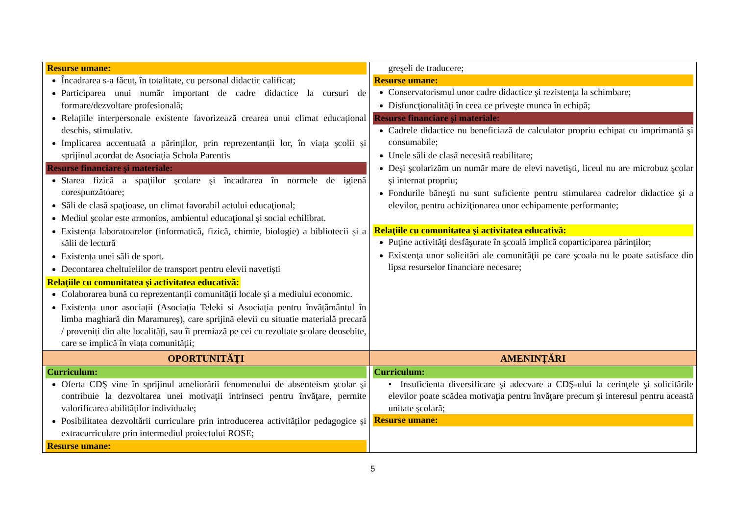| Resurse umane: Încadrarea s-a făcut, în totalitate, cu personal didactic calificat; Participarea unui număr important de cadre didactice la cursuri de formare/dezvoltare profesională; Relațiile interpersonale existente favorizează crearea unui climat educațional deschis, stimulativ. Implicarea accentuată a părinților, prin reprezentanții lor, în viața școlii și sprijinul acordat de Asociația Schola Parentis Resurse financiare şi materiale: Starea fizică a spaţiilor şcolare şi încadrarea în normele de igienă corespunzătoare; Săli de clasă spaţioase, un climat favorabil actului educaţional; Mediul şcolar este armonios, ambientul educaţional şi social echilibrat. Existența laboratoarelor (informatică, fizică, chimie, biologie) a bibliotecii și a sălii de lectură Existența unei săli de sport. Decontarea cheltuielilor de transport pentru elevii navetiști Relaţiile cu comunitatea şi activitatea educativă: Colaborarea bună cu reprezentanții comunității locale și a mediului economic. Existența unor asociații (Asociația Teleki si Asociația pentru învățământul în limba maghiară din Maramureș), care sprijină elevii cu situatie materială precară / proveniți din alte localități, sau îi premiază pe cei cu rezultate școlare deosebite, care se implică în viața comunității; | greşeli de traducere; Resurse umane: Conservatorismul unor cadre didactice şi rezistenţa la schimbare; Disfuncţionalităţi în ceea ce priveşte munca în echipă; Resurse financiare şi materiale: Cadrele didactice nu beneficiază de calculator propriu echipat cu imprimantă şi consumabile; Unele săli de clasă necesită reabilitare; Deşi şcolarizăm un număr mare de elevi navetişti, liceul nu are microbuz şcolar şi internat propriu; Fondurile băneşti nu sunt suficiente pentru stimularea cadrelor didactice şi a elevilor, pentru achiziţionarea unor echipamente performante; Relaţiile cu comunitatea şi activitatea educativă: Puţine activităţi desfăşurate în şcoală implică coparticiparea părinţilor; Existenţa unor solicitări ale comunităţii pe care şcoala nu le poate satisface din lipsa resurselor financiare necesare; |
| OPORTUNITĂȚI | AMENINȚĂRI |
| Curriculum: Oferta CDŞ vine în sprijinul ameliorării fenomenului de absenteism şcolar şi contribuie la dezvoltarea unei motivaţii intrinseci pentru învăţare, permite valorificarea abilităţilor individuale; Posibilitatea dezvoltării curriculare prin introducerea activităților pedagogice și extracurriculare prin intermediul proiectului ROSE; Resurse umane: | Curriculum: • Insuficienta diversificare şi adecvare a CDŞ-ului la cerinţele şi solicitările elevilor poate scădea motivaţia pentru învăţare precum şi interesul pentru această unitate şcolară; Resurse umane: |
5